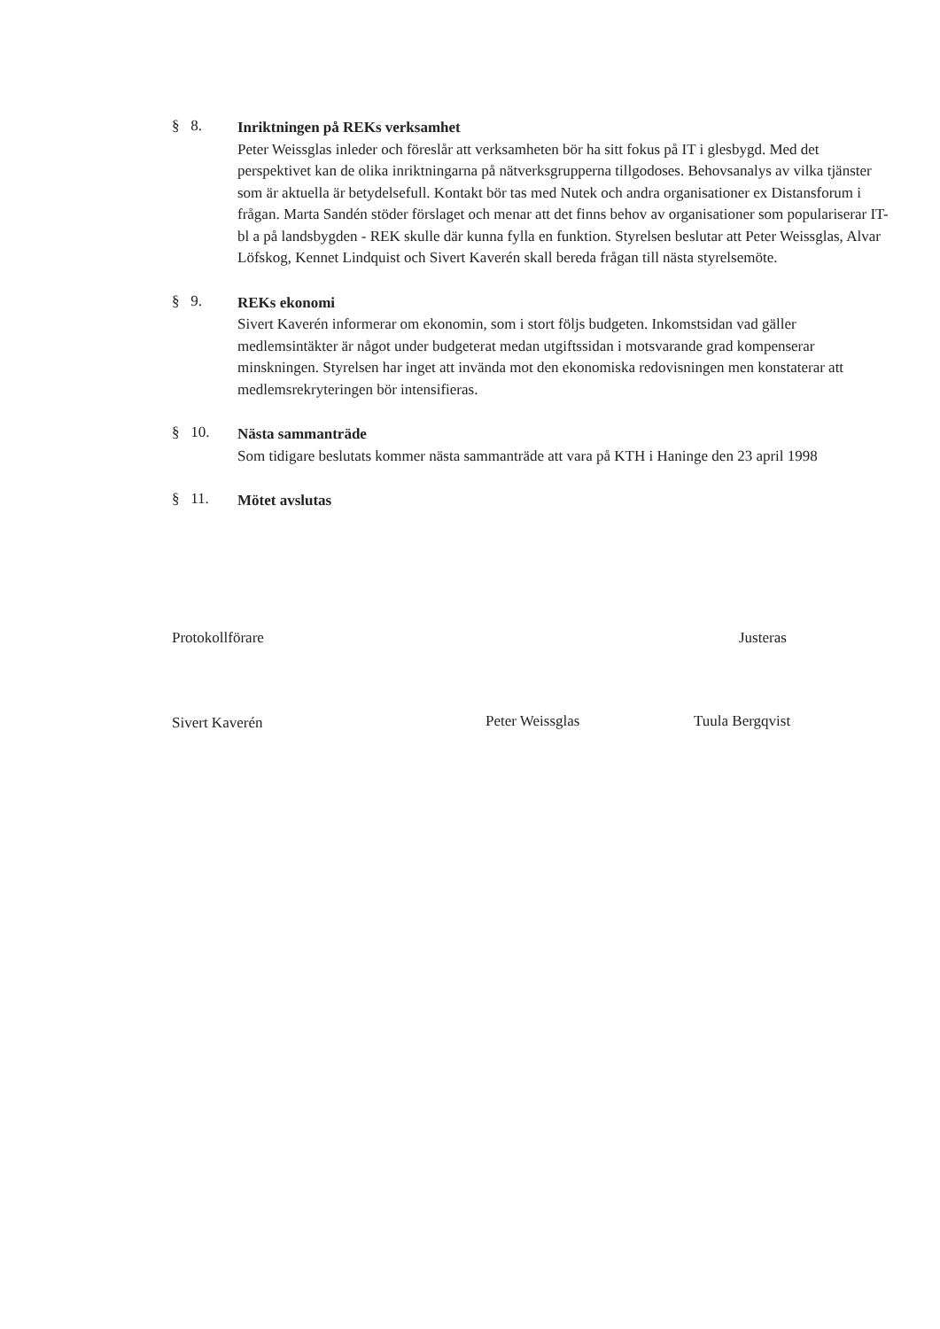§ 8.
Inriktningen på REKs verksamhet
Peter Weissglas inleder och föreslår att verksamheten bör ha sitt fokus på IT i glesbygd. Med det perspektivet kan de olika inriktningarna på nätverksgrupperna tillgodoses. Behovsanalys av vilka tjänster som är aktuella är betydelsefull. Kontakt bör tas med Nutek och andra organisationer ex Distansforum i frågan. Marta Sandén stöder förslaget och menar att det finns behov av organisationer som populariserar IT- bl a på landsbygden - REK skulle där kunna fylla en funktion. Styrelsen beslutar att Peter Weissglas, Alvar Löfskog, Kennet Lindquist och Sivert Kaverén skall bereda frågan till nästa styrelsemöte.
§ 9.
REKs ekonomi
Sivert Kaverén informerar om ekonomin, som i stort följs budgeten. Inkomstsidan vad gäller medlemsintäkter är något under budgeterat medan utgiftssidan i motsvarande grad kompenserar minskningen. Styrelsen har inget att invända mot den ekonomiska redovisningen men konstaterar att medlemsrekryteringen bör intensifieras.
§ 10.
Nästa sammanträde
Som tidigare beslutats kommer nästa sammanträde att vara på KTH i Haninge den 23 april 1998
§ 11.
Mötet avslutas
Protokollförare
Sivert Kaverén
Justeras
Peter Weissglas Tuula Bergqvist